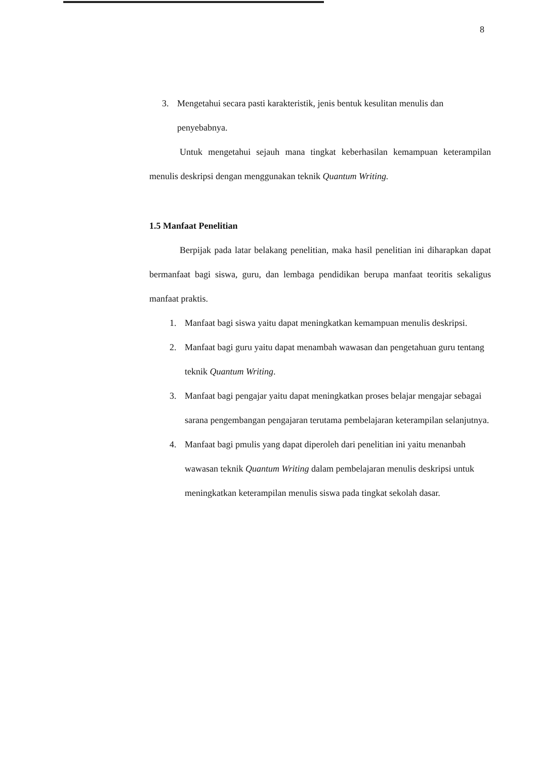8
3. Mengetahui secara pasti karakteristik, jenis bentuk kesulitan menulis dan penyebabnya.
Untuk mengetahui sejauh mana tingkat keberhasilan kemampuan keterampilan menulis deskripsi dengan menggunakan teknik Quantum Writing.
1.5 Manfaat Penelitian
Berpijak pada latar belakang penelitian, maka hasil penelitian ini diharapkan dapat bermanfaat bagi siswa, guru, dan lembaga pendidikan berupa manfaat teoritis sekaligus manfaat praktis.
1. Manfaat bagi siswa yaitu dapat meningkatkan kemampuan menulis deskripsi.
2. Manfaat bagi guru yaitu dapat menambah wawasan dan pengetahuan guru tentang teknik Quantum Writing.
3. Manfaat bagi pengajar yaitu dapat meningkatkan proses belajar mengajar sebagai sarana pengembangan pengajaran terutama pembelajaran keterampilan selanjutnya.
4. Manfaat bagi pmulis yang dapat diperoleh dari penelitian ini yaitu menanbah wawasan teknik Quantum Writing dalam pembelajaran menulis deskripsi untuk meningkatkan keterampilan menulis siswa pada tingkat sekolah dasar.